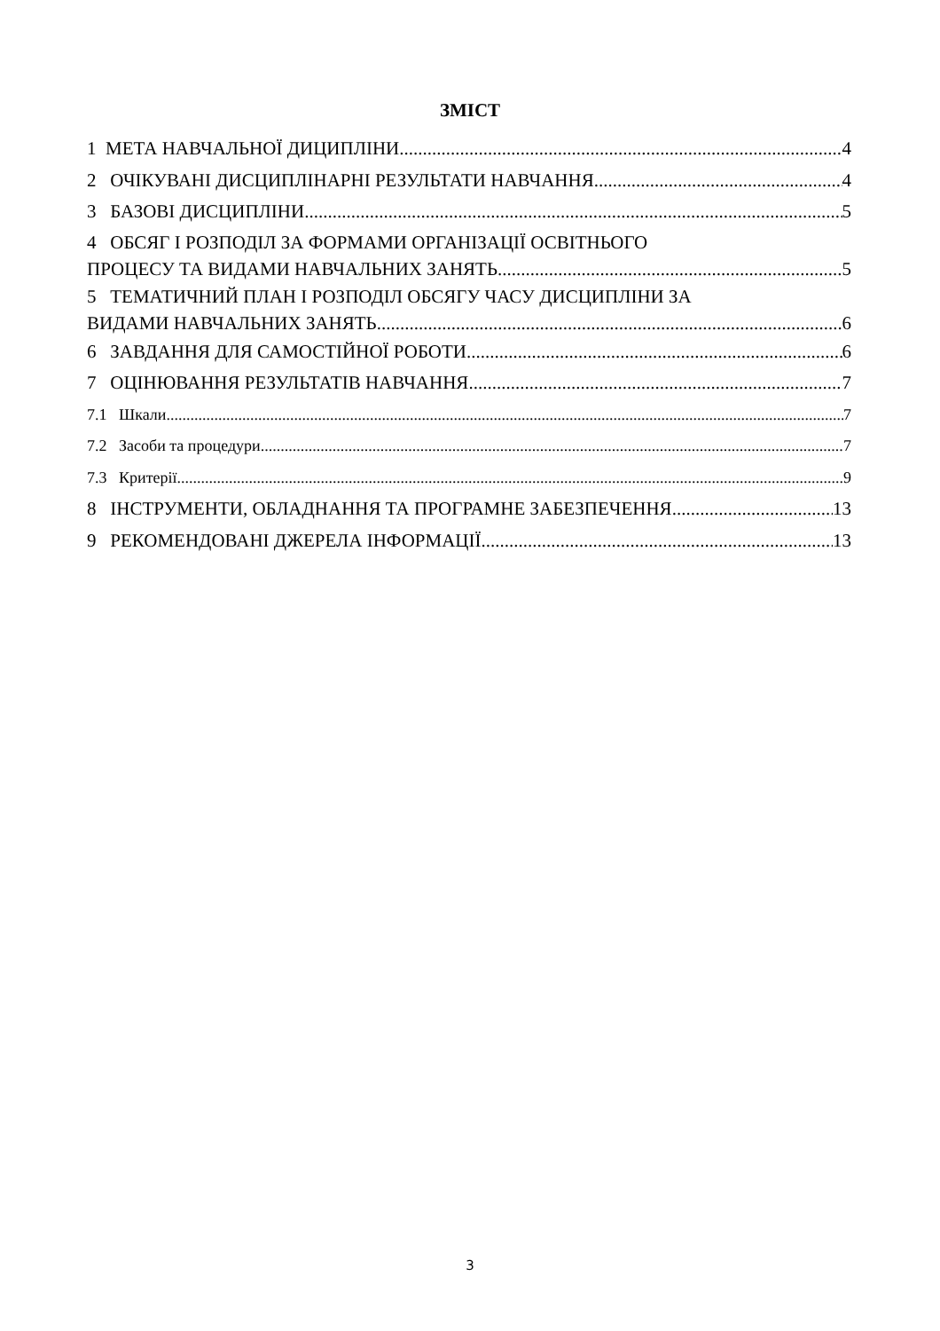ЗМІСТ
1 МЕТА НАВЧАЛЬНОЇ ДИЦИПЛІНИ 4
2 ОЧІКУВАНІ ДИСЦИПЛІНАРНІ РЕЗУЛЬТАТИ НАВЧАННЯ 4
3 БАЗОВІ ДИСЦИПЛІНИ 5
4 ОБСЯГ І РОЗПОДІЛ ЗА ФОРМАМИ ОРГАНІЗАЦІЇ ОСВІТНЬОГО
ПРОЦЕСУ ТА ВИДАМИ НАВЧАЛЬНИХ ЗАНЯТЬ 5
5 ТЕМАТИЧНИЙ ПЛАН І РОЗПОДІЛ ОБСЯГУ ЧАСУ ДИСЦИПЛІНИ ЗА
ВИДАМИ НАВЧАЛЬНИХ ЗАНЯТЬ 6
6 ЗАВДАННЯ ДЛЯ САМОСТІЙНОЇ РОБОТИ 6
7 ОЦІНЮВАННЯ РЕЗУЛЬТАТІВ НАВЧАННЯ 7
7.1 Шкали 7
7.2 Засоби та процедури 7
7.3 Критерії 9
8 ІНСТРУМЕНТИ, ОБЛАДНАННЯ ТА ПРОГРАМНЕ ЗАБЕЗПЕЧЕННЯ 13
9 РЕКОМЕНДОВАНІ ДЖЕРЕЛА ІНФОРМАЦІЇ 13
3